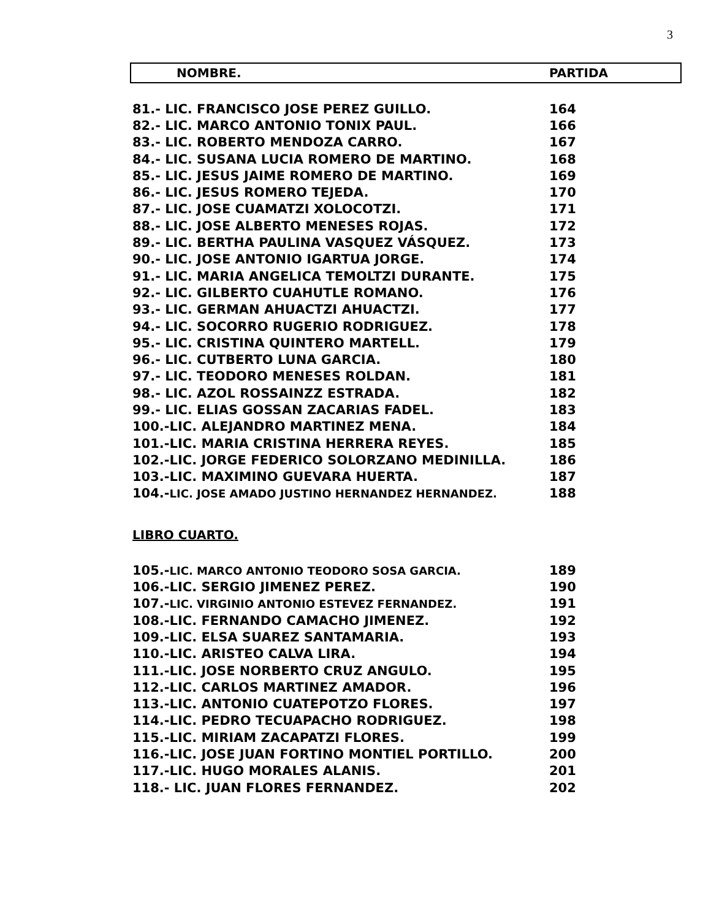3
NOMBRE. PARTIDA
| 81.- LIC. FRANCISCO JOSE PEREZ GUILLO. | 164 |
| 82.- LIC. MARCO ANTONIO TONIX PAUL. | 166 |
| 83.- LIC. ROBERTO MENDOZA CARRO. | 167 |
| 84.- LIC. SUSANA LUCIA ROMERO DE MARTINO. | 168 |
| 85.- LIC. JESUS JAIME ROMERO DE MARTINO. | 169 |
| 86.- LIC. JESUS ROMERO TEJEDA. | 170 |
| 87.- LIC. JOSE CUAMATZI XOLOCOTZI. | 171 |
| 88.- LIC. JOSE ALBERTO MENESES ROJAS. | 172 |
| 89.- LIC. BERTHA PAULINA VASQUEZ VÁSQUEZ. | 173 |
| 90.- LIC. JOSE ANTONIO IGARTUA JORGE. | 174 |
| 91.- LIC. MARIA ANGELICA TEMOLTZI DURANTE. | 175 |
| 92.- LIC. GILBERTO CUAHUTLE ROMANO. | 176 |
| 93.- LIC. GERMAN AHUACTZI AHUACTZI. | 177 |
| 94.- LIC. SOCORRO RUGERIO RODRIGUEZ. | 178 |
| 95.- LIC. CRISTINA QUINTERO MARTELL. | 179 |
| 96.- LIC. CUTBERTO LUNA GARCIA. | 180 |
| 97.- LIC. TEODORO MENESES ROLDAN. | 181 |
| 98.- LIC. AZOL ROSSAINZZ ESTRADA. | 182 |
| 99.- LIC. ELIAS GOSSAN ZACARIAS FADEL. | 183 |
| 100.-LIC. ALEJANDRO MARTINEZ MENA. | 184 |
| 101.-LIC. MARIA CRISTINA HERRERA REYES. | 185 |
| 102.-LIC. JORGE FEDERICO SOLORZANO MEDINILLA. | 186 |
| 103.-LIC. MAXIMINO GUEVARA HUERTA. | 187 |
| 104.- LIC. JOSE AMADO JUSTINO HERNANDEZ HERNANDEZ. | 188 |
LIBRO CUARTO.
| 105.- LIC. MARCO ANTONIO TEODORO SOSA GARCIA. | 189 |
| 106.-LIC. SERGIO JIMENEZ PEREZ. | 190 |
| 107.- LIC. VIRGINIO ANTONIO ESTEVEZ FERNANDEZ. | 191 |
| 108.-LIC. FERNANDO CAMACHO JIMENEZ. | 192 |
| 109.-LIC. ELSA SUAREZ SANTAMARIA. | 193 |
| 110.-LIC. ARISTEO CALVA LIRA. | 194 |
| 111.-LIC. JOSE NORBERTO CRUZ ANGULO. | 195 |
| 112.-LIC. CARLOS MARTINEZ AMADOR. | 196 |
| 113.-LIC. ANTONIO CUATEPOTZO FLORES. | 197 |
| 114.-LIC. PEDRO TECUAPACHO RODRIGUEZ. | 198 |
| 115.-LIC. MIRIAM ZACAPATZI FLORES. | 199 |
| 116.-LIC. JOSE JUAN FORTINO MONTIEL PORTILLO. | 200 |
| 117.-LIC. HUGO MORALES ALANIS. | 201 |
| 118.- LIC. JUAN FLORES FERNANDEZ. | 202 |